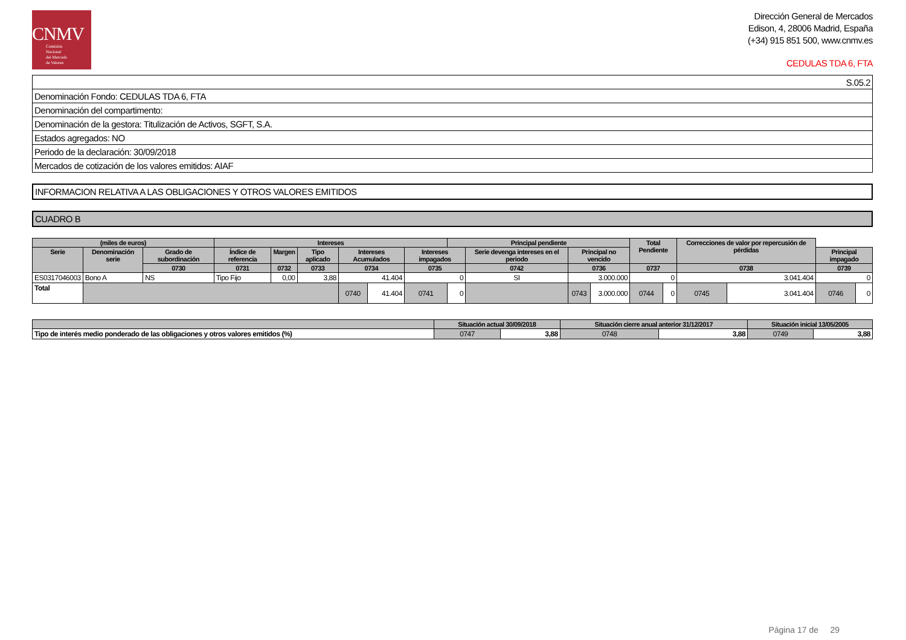CNMV
Comisión
Nacional
del Mercado
de Valores
Dirección General de Mercados
Edison, 4, 28006 Madrid, España
(+34) 915 851 500, www.cnmv.es
CEDULAS TDA 6, FTA
| S.05.2 |
| Denominación Fondo: CEDULAS TDA 6, FTA |
| Denominación del compartimento: |
| Denominación de la gestora: Titulización de Activos, SGFT, S.A. |
| Estados agregados: NO |
| Periodo de la declaración: 30/09/2018 |
| Mercados de cotización de los valores emitidos: AIAF |
INFORMACION RELATIVA A LAS OBLIGACIONES Y OTROS VALORES EMITIDOS
CUADRO B
| (miles de euros) | | | Intereses | | | | | | Principal pendiente | | | | Total Pendiente | | Correcciones de valor por repercusión de pérdidas | | | |
| --- | --- | --- | --- | --- | --- | --- | --- | --- | --- | --- | --- | --- | --- | --- | --- | --- | --- | --- |
| Serie | Denominación serie | Grado de subordinación | Índice de referencia | Margen | Tipo aplicado | Intereses Acumulados | | Intereses impagados | | Serie devenga intereses en el periodo | Principal no vencido | | | | | | Principal impagado | |
| | | 0730 | 0731 | 0732 | 0733 | 0734 | | 0735 | | 0742 | 0736 | | 0737 | | 0738 | | 0739 | |
| ES0317046003 | Bono A | NS | Tipo Fijo | 0,00 | 3,88 | 41.404 | | 0 | | SI | 3.000.000 | | 0 | | 3.041.404 | | 0 | |
| Total | | | | | | 0740 | 41.404 | 0741 | 0 | | 0743 | 3.000.000 | 0744 | 0 | 0745 | 3.041.404 | 0746 | 0 |
| | Situación actual 30/09/2018 | | Situación cierre anual anterior 31/12/2017 | | Situación inicial 13/05/2005 | |
| --- | --- | --- | --- | --- | --- | --- |
| Tipo de interés medio ponderado de las obligaciones y otros valores emitidos (%) | 0747 | 3,88 | 0748 | 3,88 | 0749 | 3,88 |
Página 17 de 29